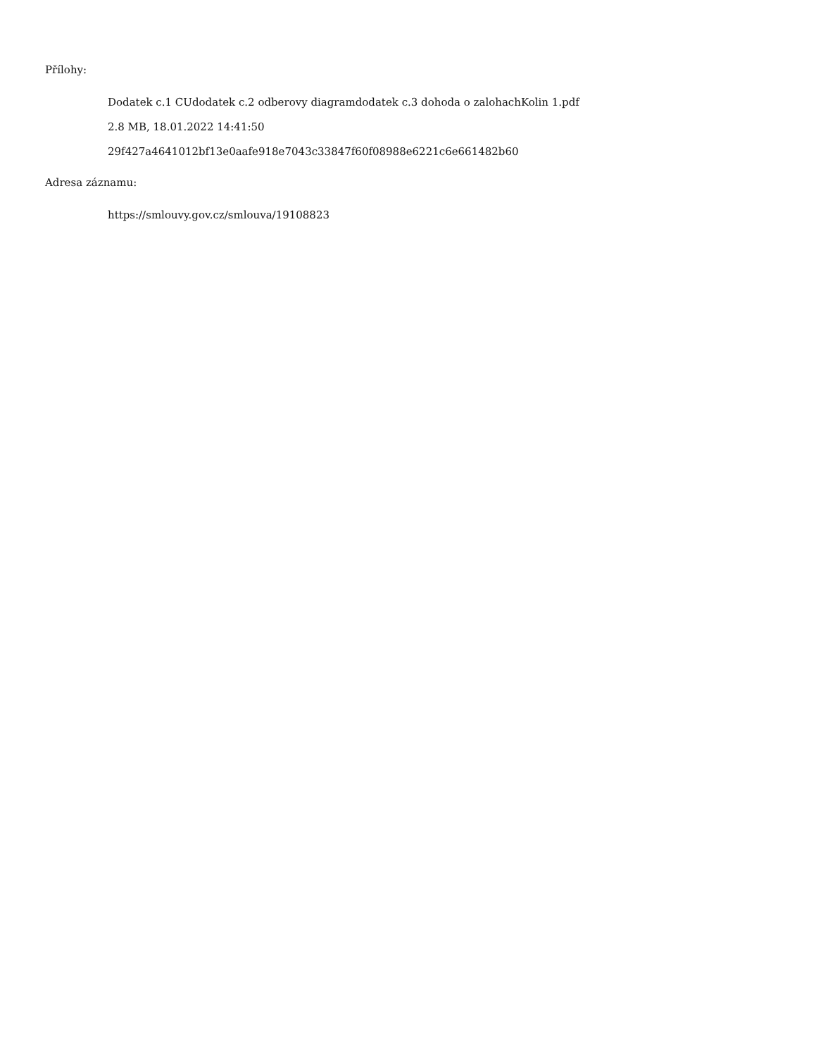Přílohy:
Dodatek c.1 CUdodatek c.2 odberovy diagramdodatek c.3 dohoda o zalohachKolin 1.pdf
2.8 MB, 18.01.2022 14:41:50
29f427a4641012bf13e0aafe918e7043c33847f60f08988e6221c6e661482b60
Adresa záznamu:
https://smlouvy.gov.cz/smlouva/19108823